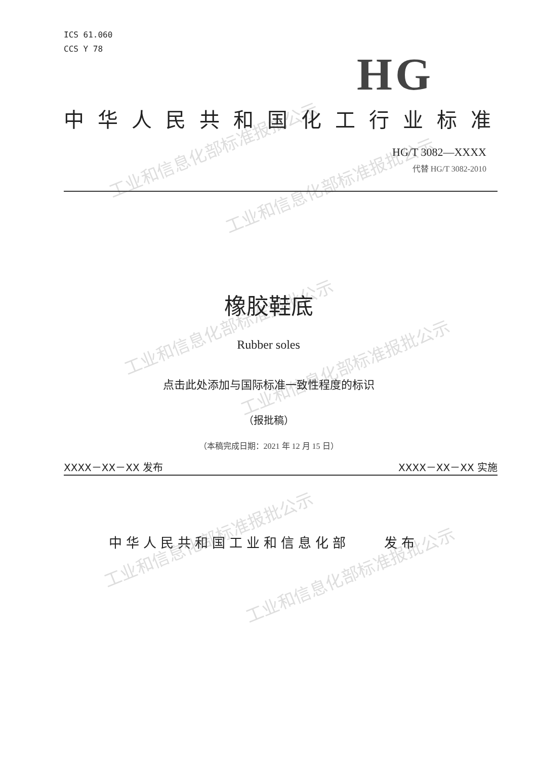工业和信息化部标准报批公示
工业和信息化部标准报批公示
工业和信息化部标准报批公示
工业和信息化部标准报批公示
工业和信息化部标准报批公示
工业和信息化部标准报批公示
ICS 61.060
CCS Y 78
HG
中华人民共和国化工行业标准
HG/T 3082—XXXX
代替 HG/T 3082-2010
橡胶鞋底
Rubber soles
点击此处添加与国际标准一致性程度的标识
（报批稿）
（本稿完成日期：2021 年 12 月 15 日）
XXXX－XX－XX 发布 XXXX－XX－XX 实施
中华人民共和国工业和信息化部　　发布